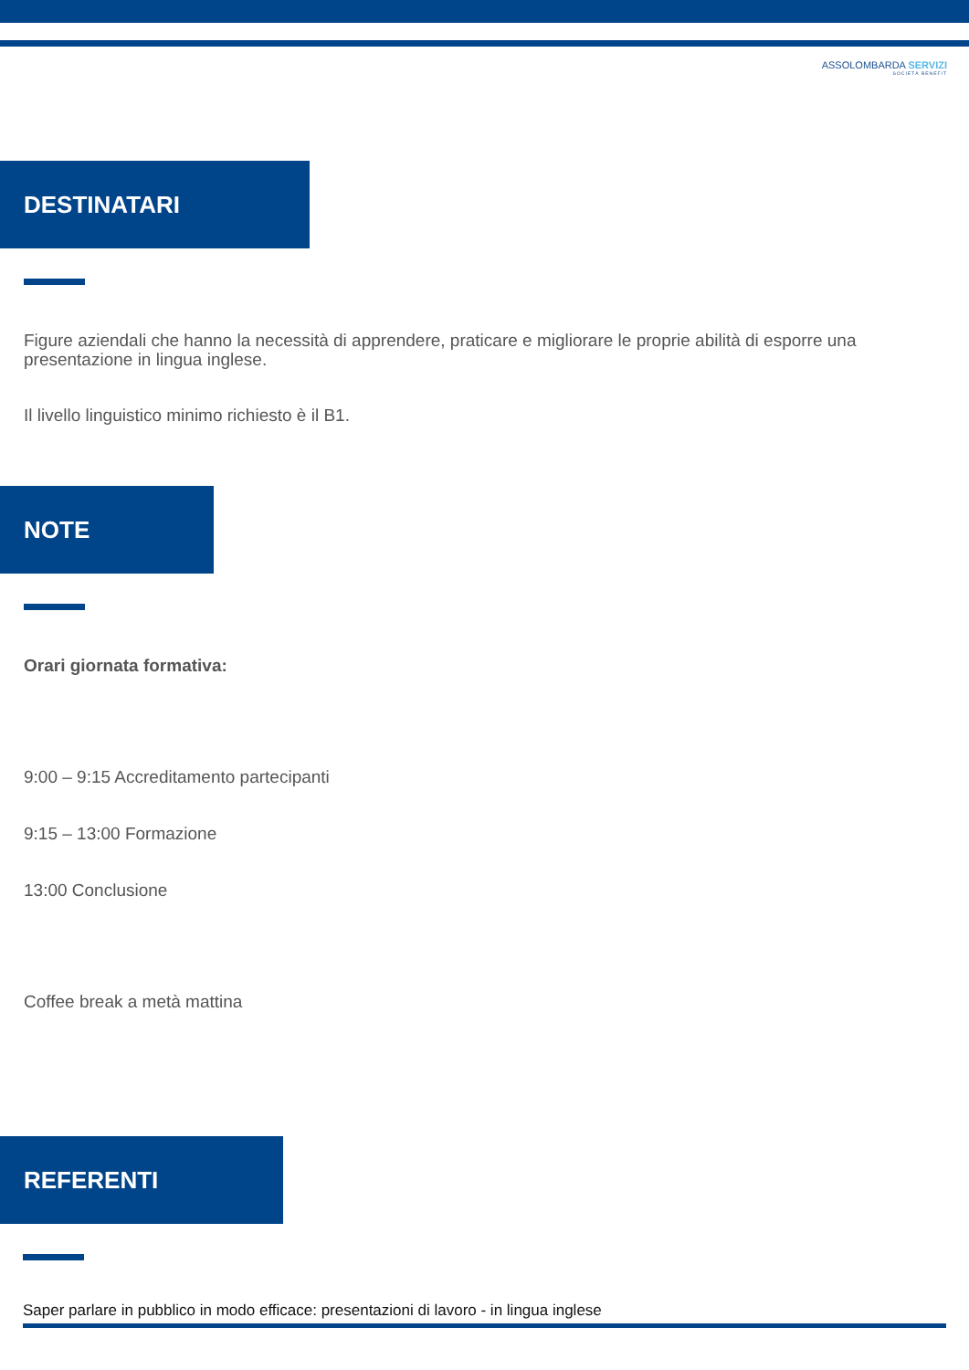ASSOLOMBARDA SERVIZI
SOCIETÀ BENEFIT
DESTINATARI
Figure aziendali che hanno la necessità di apprendere, praticare e migliorare le proprie abilità di esporre una presentazione in lingua inglese.
Il livello linguistico minimo richiesto è il B1.
NOTE
Orari giornata formativa:
9:00 – 9:15 Accreditamento partecipanti
9:15 – 13:00 Formazione
13:00 Conclusione
Coffee break a metà mattina
REFERENTI
Saper parlare in pubblico in modo efficace: presentazioni di lavoro - in lingua inglese